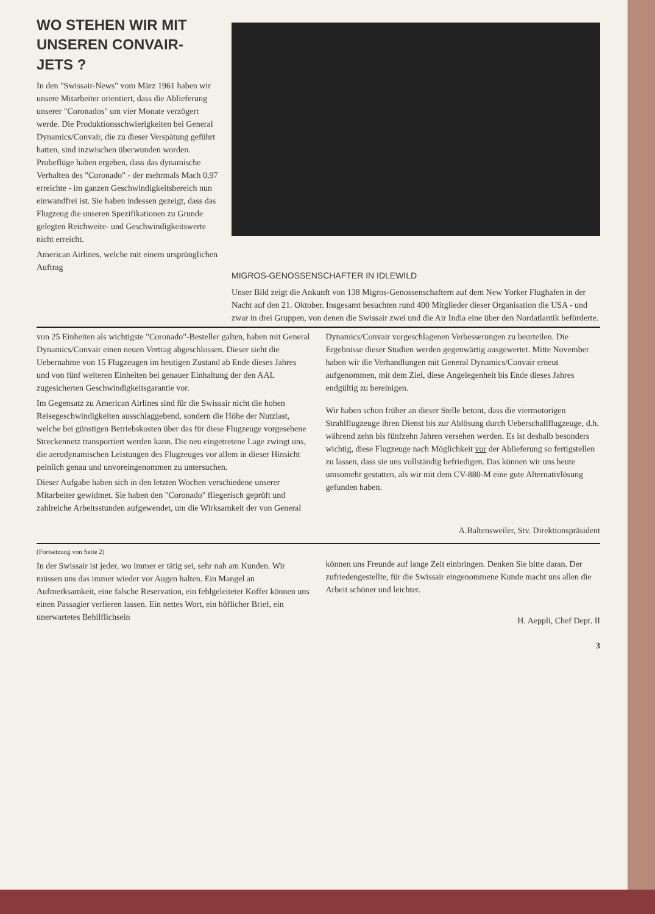WO STEHEN WIR MIT UNSEREN CONVAIR-JETS ?
In den "Swissair-News" vom März 1961 haben wir unsere Mitarbeiter orientiert, dass die Ablieferung unserer "Coronados" um vier Monate verzögert werde. Die Produktionsschwierigkeiten bei General Dynamics/Convair, die zu dieser Verspätung geführt hatten, sind inzwischen überwunden worden. Probeflüge haben ergeben, dass das dynamische Verhalten des "Coronado" - der mehrmals Mach 0,97 erreichte - im ganzen Geschwindigkeitsbereich nun einwandfrei ist. Sie haben indessen gezeigt, dass das Flugzeug die unseren Spezifikationen zu Grunde gelegten Reichweite- und Geschwindigkeitswerte nicht erreicht.
American Airlines, welche mit einem ursprünglichen Auftrag
MIGROS-GENOSSENSCHAFTER IN IDLEWILD
Unser Bild zeigt die Ankunft von 138 Migros-Genossenschaftern auf dem New Yorker Flughafen in der Nacht auf den 21. Oktober. Insgesamt besuchten rund 400 Mitglieder dieser Organisation die USA - und zwar in drei Gruppen, von denen die Swissair zwei und die Air India eine über den Nordatlantik beförderte.
von 25 Einheiten als wichtigste "Coronado"-Besteller galten, haben mit General Dynamics/Convair einen neuen Vertrag abgeschlossen. Dieser sieht die Uebernahme von 15 Flugzeugen im heutigen Zustand ab Ende dieses Jahres und von fünf weiteren Einheiten bei genauer Einhaltung der den AAL zugesicherten Geschwindigkeitsgarantie vor.
Im Gegensatz zu American Airlines sind für die Swissair nicht die hohen Reisegeschwindigkeiten ausschlaggebend, sondern die Höhe der Nutzlast, welche bei günstigen Betriebskosten über das für diese Flugzeuge vorgesehene Streckennetz transportiert werden kann. Die neu eingetretene Lage zwingt uns, die aerodynamischen Leistungen des Flugzeuges vor allem in dieser Hinsicht peinlich genau und unvoreingenommen zu untersuchen.
Dieser Aufgabe haben sich in den letzten Wochen verschiedene unserer Mitarbeiter gewidmet. Sie haben den "Coronado" fliegerisch geprüft und zahlreiche Arbeitsstunden aufgewendet, um die Wirksamkeit der von General
Dynamics/Convair vorgeschlagenen Verbesserungen zu beurteilen. Die Ergebnisse dieser Studien werden gegenwärtig ausgewertet. Mitte November haben wir die Verhandlungen mit General Dynamics/Convair erneut aufgenommen, mit dem Ziel, diese Angelegenheit bis Ende dieses Jahres endgültig zu bereinigen.
Wir haben schon früher an dieser Stelle betont, dass die viermotorigen Strahlflugzeuge ihren Dienst bis zur Ablösung durch Ueberschallflugzeuge, d.h. während zehn bis fünfzehn Jahren versehen werden. Es ist deshalb besonders wichtig, diese Flugzeuge nach Möglichkeit vor der Ablieferung so fertigstellen zu lassen, dass sie uns vollständig befriedigen. Das können wir uns heute umsomehr gestatten, als wir mit dem CV-880-M eine gute Alternativlösung gefunden haben.
A.Baltensweiler, Stv. Direktionspräsident
(Fortsetzung von Seite 2)
In der Swissair ist jeder, wo immer er tätig sei, sehr nah am Kunden. Wir müssen uns das immer wieder vor Augen halten. Ein Mangel an Aufmerksamkeit, eine falsche Reservation, ein fehlgeleiteter Koffer können uns einen Passagier verlieren lassen. Ein nettes Wort, ein höflicher Brief, ein unerwartetes Behilflichsein
können uns Freunde auf lange Zeit einbringen. Denken Sie bitte daran. Der zufriedengestellte, für die Swissair eingenommene Kunde macht uns allen die Arbeit schöner und leichter.
H. Aeppli, Chef Dept. II
3